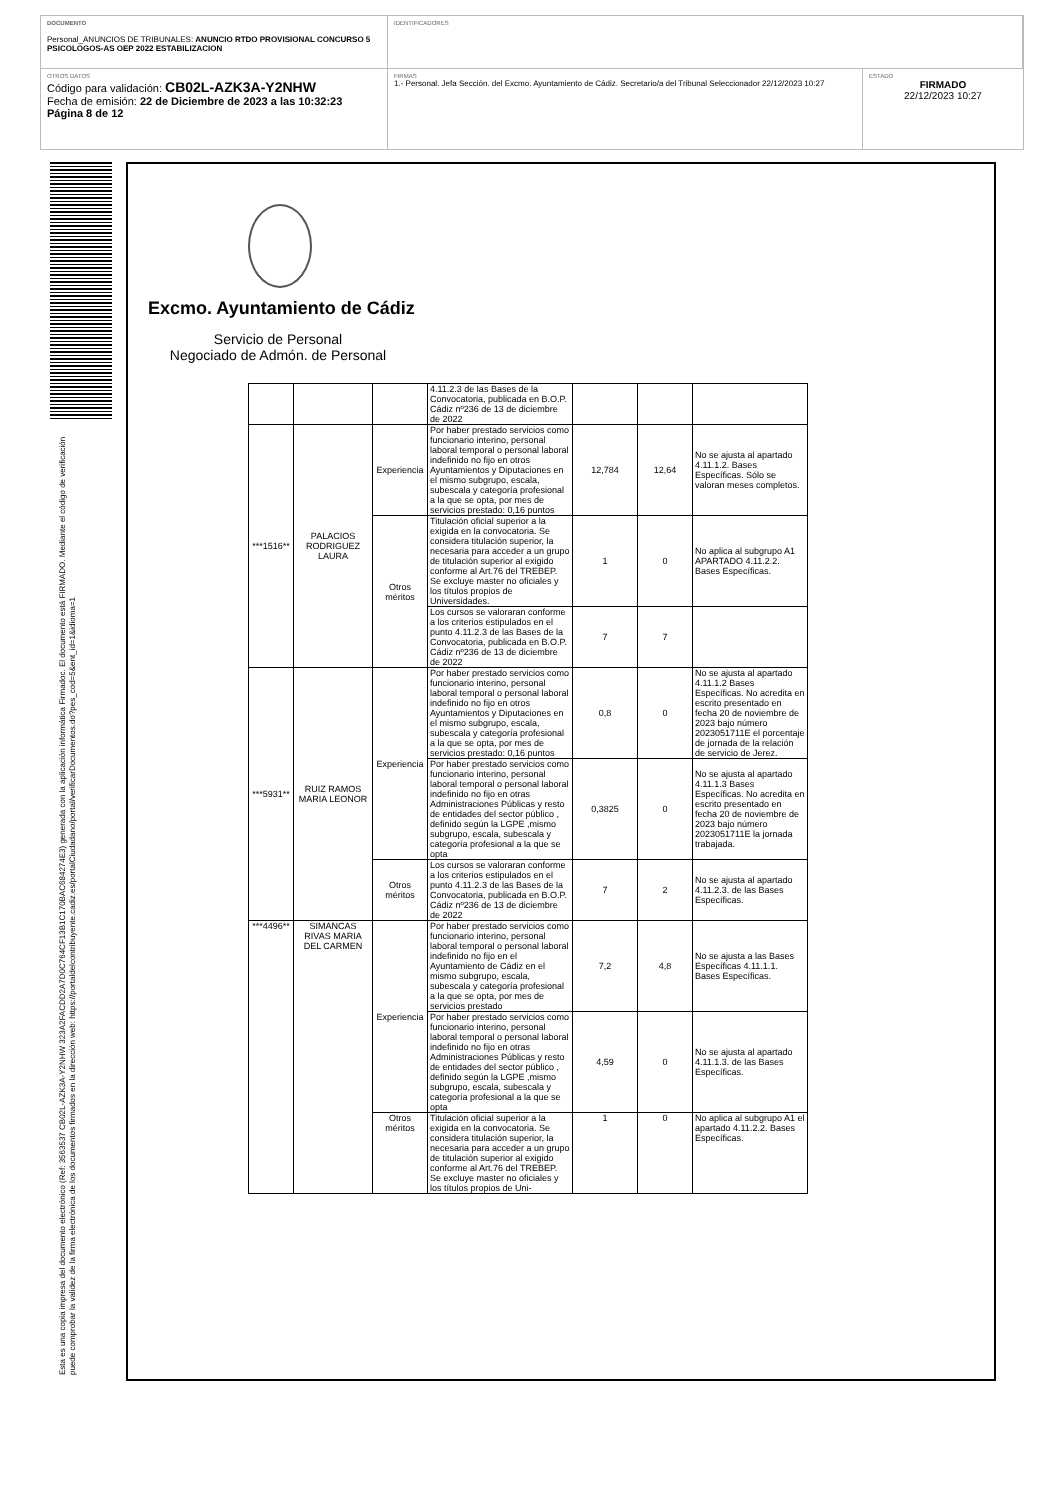DOCUMENTO
Personal_ANUNCIOS DE TRIBUNALES: ANUNCIO RTDO PROVISIONAL CONCURSO 5 PSICOLOGOS-AS OEP 2022 ESTABILIZACION
IDENTIFICADORES
OTROS DATOS
Código para validación: CB02L-AZK3A-Y2NHW
Fecha de emisión: 22 de Diciembre de 2023 a las 10:32:23
Página 8 de 12
FIRMAS
1.- Personal. Jefa Sección. del Excmo. Ayuntamiento de Cádiz. Secretario/a del Tribunal Seleccionador 22/12/2023 10:27
ESTADO
FIRMADO
22/12/2023 10:27
Esta es una copia impresa del documento electrónico (Ref: 3563537 CB02L-AZK3A-Y2NHW 323A2FACDD2A7D0C764CF13B1C170BAC684274E3) generada con la aplicación informática Firmadoc. El documento está FIRMADO. Mediante el código de verificación puede comprobar la validez de la firma electrónica de los documentos firmados en la dirección web: https://portaldelcontribuyente.cadiz.es/portalCiudadano/portal/verificarDocumentos.do?pes_cod=5&ent_id=1&idioma=1
Excmo. Ayuntamiento de Cádiz
Servicio de Personal
Negociado de Admón. de Personal
| | | | 4.11.2.3 de las Bases de la Convocatoria, publicada en B.O.P. Cádiz nº236 de 13 de diciembre de 2022 | | | |
| ***1516** | PALACIOS RODRIGUEZ LAURA | Experiencia | Por haber prestado servicios como funcionario interino, personal laboral temporal o personal laboral indefinido no fijo en otros Ayuntamientos y Diputaciones en el mismo subgrupo, escala, subescala y categoría profesional a la que se opta, por mes de servicios prestado: 0,16 puntos | 12,784 | 12,64 | No se ajusta al apartado 4.11.1.2. Bases Específicas. Sólo se valoran meses completos. |
| | | Otros méritos | Titulación oficial superior a la exigida en la convocatoria. Se considera titulación superior, la necesaria para acceder a un grupo de titulación superior al exigido conforme al Art.76 del TREBEP. Se excluye master no oficiales y los títulos propios de Universidades. | 1 | 0 | No aplica al subgrupo A1 APARTADO 4.11.2.2. Bases Específicas. |
| | | | Los cursos se valoraran conforme a los criterios estipulados en el punto 4.11.2.3 de las Bases de la Convocatoria, publicada en B.O.P. Cádiz nº236 de 13 de diciembre de 2022 | 7 | 7 | |
| ***5931** | RUIZ RAMOS MARIA LEONOR | Experiencia | Por haber prestado servicios como funcionario interino, personal laboral temporal o personal laboral indefinido no fijo en otros Ayuntamientos y Diputaciones en el mismo subgrupo, escala, subescala y categoría profesional a la que se opta, por mes de servicios prestado: 0,16 puntos | 0,8 | 0 | No se ajusta al apartado 4.11.1.2 Bases Específicas. No acredita en escrito presentado en fecha 20 de noviembre de 2023 bajo número 2023051711E el porcentaje de jornada de la relación de servicio de Jerez. |
| | | | Por haber prestado servicios como funcionario interino, personal laboral temporal o personal laboral indefinido no fijo en otras Administraciones Públicas y resto de entidades del sector público , definido según la LGPE ,mismo subgrupo, escala, subescala y categoría profesional a la que se opta | 0,3825 | 0 | No se ajusta al apartado 4.11.1.3 Bases Específicas. No acredita en escrito presentado en fecha 20 de noviembre de 2023 bajo número 2023051711E la jornada trabajada. |
| | | Otros méritos | Los cursos se valoraran conforme a los criterios estipulados en el punto 4.11.2.3 de las Bases de la Convocatoria, publicada en B.O.P. Cádiz nº236 de 13 de diciembre de 2022 | 7 | 2 | No se ajusta al apartado 4.11.2.3. de las Bases Específicas. |
| ***4496** | SIMANCAS RIVAS MARIA DEL CARMEN | Experiencia | Por haber prestado servicios como funcionario interino, personal laboral temporal o personal laboral indefinido no fijo en el Ayuntamiento de Cádiz en el mismo subgrupo, escala, subescala y categoría profesional a la que se opta, por mes de servicios prestado | 7,2 | 4,8 | No se ajusta a las Bases Específicas 4.11.1.1. Bases Específicas. |
| | | | Por haber prestado servicios como funcionario interino, personal laboral temporal o personal laboral indefinido no fijo en otras Administraciones Públicas y resto de entidades del sector público , definido según la LGPE ,mismo subgrupo, escala, subescala y categoría profesional a la que se opta | 4,59 | 0 | No se ajusta al apartado 4.11.1.3. de las Bases Específicas. |
| | | Otros méritos | Titulación oficial superior a la exigida en la convocatoria. Se considera titulación superior, la necesaria para acceder a un grupo de titulación superior al exigido conforme al Art.76 del TREBEP. Se excluye master no oficiales y los títulos propios de Uni- | 1 | 0 | No aplica al subgrupo A1 el apartado 4.11.2.2. Bases Específicas. |